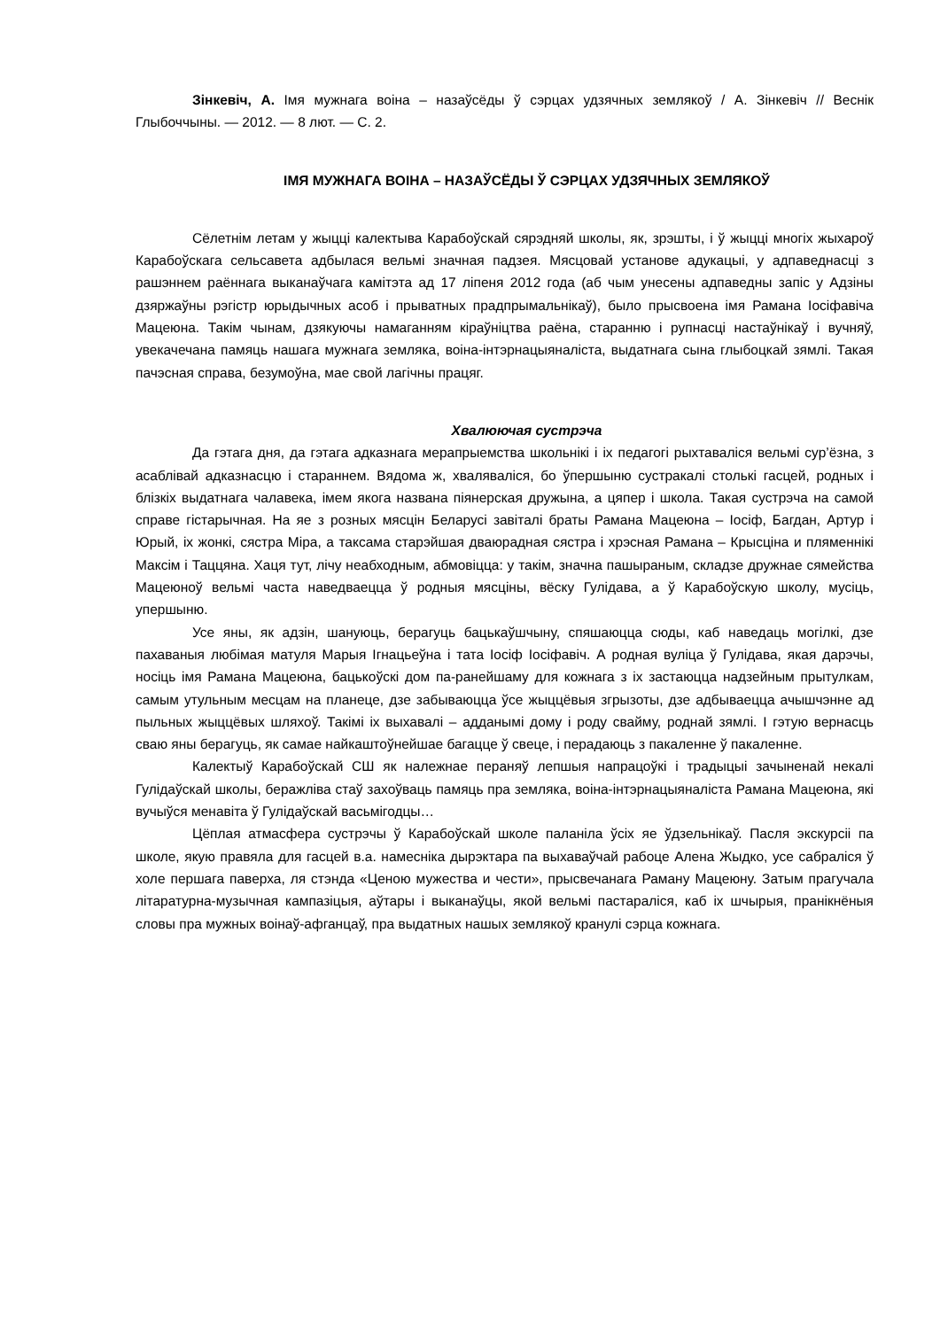Зінкевіч, А. Імя мужнага воіна – назаўсёды ў сэрцах удзячных землякоў / А. Зінкевіч // Веснік Глыбоччыны. — 2012. — 8 лют. — С. 2.
ІМЯ МУЖНАГА ВОІНА – НАЗАЎСЁДЫ Ў СЭРЦАХ УДЗЯЧНЫХ ЗЕМЛЯКОЎ
Сёлетнім летам у жыцці калектыва Карабоўскай сярэдняй школы, як, зрэшты, і ў жыцці многіх жыхароў Карабоўскага сельсавета адбылася вельмі значная падзея. Мясцовай установе адукацыі, у адпаведнасці з рашэннем раённага выканаўчага камітэта ад 17 ліпеня 2012 года (аб чым унесены адпаведны запіс у Адзіны дзяржаўны рэгістр юрыдычных асоб і прыватных прадпрымальнікаў), было прысвоена імя Рамана Іосіфавіча Мацеюна. Такім чынам, дзякуючы намаганням кіраўніцтва раёна, стаpанню і рупнасці настаўнікаў і вучняў, увекачечана памяць нашага мужнага земляка, воіна-інтэрнацыяналіста, выдатнага сына глыбоцкай зямлі. Такая пачэсная справа, безумоўна, мае свой лагічны працяг.
Хвалюючая сустрэча
Да гэтага дня, да гэтага адказнага мерапрыемства школьнікі і іх педагогі рыхтаваліся вельмі сур’ёзна, з асаблівай адказнасцю і стараннем. Вядома ж, хваляваліся, бо ўпершыню сустракалі столькі гасцей, родных і блізкіх выдатнага чалавека, імем якога названа піянерская дружына, а цяпер і школа. Такая сустрэча на самой справе гістарычная. На яе з розных мясцін Беларусі завіталі браты Рамана Мацеюна – Іосіф, Багдан, Артур і Юрый, іх жонкі, сястра Міра, а таксама старэйшая дваюрадная сястра і хрэсная Рамана – Крысціна и пляменнікі Максім і Таццяна. Хаця тут, лічу неабходным, абмовіцца: у такім, значна пашыраным, складзе дружнае сямейства Мацеюноў вельмі часта наведваецца ў родныя мясціны, вёску Гулідава, а ў Карабоўскую школу, мусіць, упершыню.
Усе яны, як адзін, шануюць, берагуць бацькаўшчыну, спяшаюцца сюды, каб наведаць могілкі, дзе пахаваныя любімая матуля Марыя Ігнацьеўна і тата Іосіф Іосіфавіч. А родная вуліца ў Гулідава, якая дарэчы, носіць імя Рамана Мацеюна, бацькоўскі дом па-ранейшаму для кожнага з іх застаюцца надзейным прытулкам, самым утульным месцам на планеце, дзе забываюцца ўсе жыццёвыя згрызоты, дзе адбываецца ачышчэнне ад пыльных жыццёвых шляхоў. Такімі іх выхавалі – адданымі дому і роду свайму, роднай зямлі. І гэтую вернасць сваю яны берагуць, як самае найкаштоўнейшае багацце ў свеце, і перадаюць з пакаленне ў пакаленне.
Калектыў Карабоўскай СШ як належнае пераняў лепшыя напрацоўкі і традыцыі зачыненай некалі Гулідаўскай школы, беражліва стаў захоўваць памяць пра земляка, воіна-інтэрнацыяналіста Рамана Мацеюна, які вучыўся менавіта ў Гулідаўскай васьмігодцы…
Цёплая атмасфера сустрэчы ў Карабоўскай школе паланіла ўсіх яе ўдзельнікаў. Пасля экскурсіі па школе, якую правяла для гасцей в.а. намесніка дырэктара па выхаваўчай рабоце Алена Жыдко, усе сабраліся ў холе першага паверха, ля стэнда «Ценою мужества и чести», прысвечанага Раману Мацеюну. Затым прагучала літаратурна-музычная кампазіцыя, аўтары і выканаўцы, якой вельмі пастараліся, каб іх шчырыя, пранікнёныя словы пра мужных воінаў-афганцаў, пра выдатных нашых землякоў кранулі сэрца кожнага.